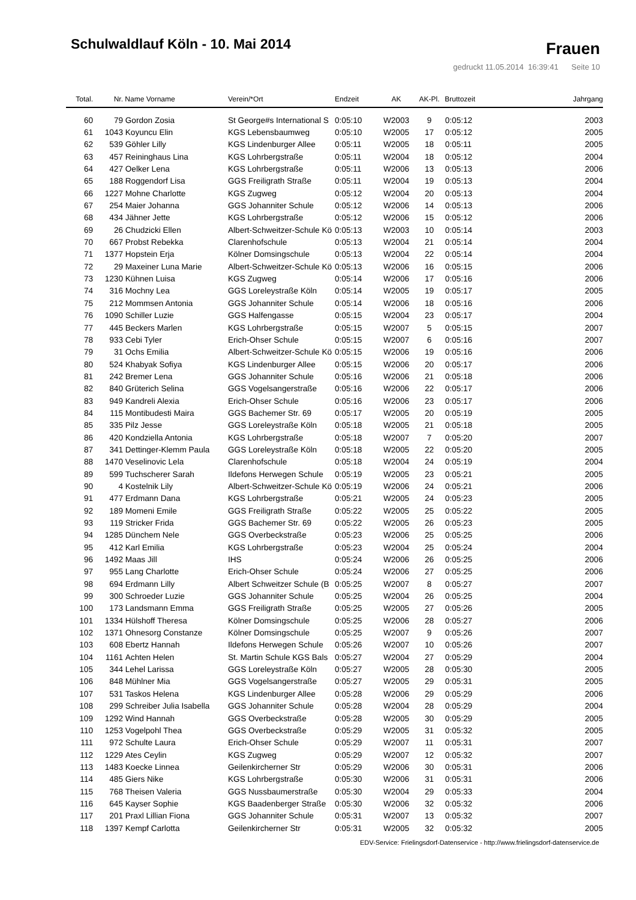Schulwaldlauf Köln - 10. Mai 2014
Frauen
gedruckt 11.05.2014 16:39:41 Seite 10
| Total. | Nr. | Name Vorname | Verein/*Ort | Endzeit | AK | AK-Pl. | Bruttozeit | Jahrgang |
| --- | --- | --- | --- | --- | --- | --- | --- | --- |
| 60 | 79 | Gordon Zosia | St George#s International S | 0:05:10 | W2003 | 9 | 0:05:12 | 2003 |
| 61 | 1043 | Koyuncu Elin | KGS Lebensbaumweg | 0:05:10 | W2005 | 17 | 0:05:12 | 2005 |
| 62 | 539 | Göhler Lilly | KGS Lindenburger Allee | 0:05:11 | W2005 | 18 | 0:05:11 | 2005 |
| 63 | 457 | Reininghaus Lina | KGS Lohrbergstraße | 0:05:11 | W2004 | 18 | 0:05:12 | 2004 |
| 64 | 427 | Oelker Lena | KGS Lohrbergstraße | 0:05:11 | W2006 | 13 | 0:05:13 | 2006 |
| 65 | 188 | Roggendorf Lisa | GGS Freiligrath Straße | 0:05:11 | W2004 | 19 | 0:05:13 | 2004 |
| 66 | 1227 | Mohne Charlotte | KGS Zugweg | 0:05:12 | W2004 | 20 | 0:05:13 | 2004 |
| 67 | 254 | Maier Johanna | GGS Johanniter Schule | 0:05:12 | W2006 | 14 | 0:05:13 | 2006 |
| 68 | 434 | Jähner Jette | KGS Lohrbergstraße | 0:05:12 | W2006 | 15 | 0:05:12 | 2006 |
| 69 | 26 | Chudzicki Ellen | Albert-Schweitzer-Schule Kö | 0:05:13 | W2003 | 10 | 0:05:14 | 2003 |
| 70 | 667 | Probst Rebekka | Clarenhofschule | 0:05:13 | W2004 | 21 | 0:05:14 | 2004 |
| 71 | 1377 | Hopstein Erja | Kölner Domsingschule | 0:05:13 | W2004 | 22 | 0:05:14 | 2004 |
| 72 | 29 | Maxeiner Luna Marie | Albert-Schweitzer-Schule Kö | 0:05:13 | W2006 | 16 | 0:05:15 | 2006 |
| 73 | 1230 | Kühnen Luisa | KGS Zugweg | 0:05:14 | W2006 | 17 | 0:05:16 | 2006 |
| 74 | 316 | Mochny Lea | GGS Loreleystraße Köln | 0:05:14 | W2005 | 19 | 0:05:17 | 2005 |
| 75 | 212 | Mommsen Antonia | GGS Johanniter Schule | 0:05:14 | W2006 | 18 | 0:05:16 | 2006 |
| 76 | 1090 | Schiller Luzie | GGS Halfengasse | 0:05:15 | W2004 | 23 | 0:05:17 | 2004 |
| 77 | 445 | Beckers Marlen | KGS Lohrbergstraße | 0:05:15 | W2007 | 5 | 0:05:15 | 2007 |
| 78 | 933 | Cebi Tyler | Erich-Ohser Schule | 0:05:15 | W2007 | 6 | 0:05:16 | 2007 |
| 79 | 31 | Ochs Emilia | Albert-Schweitzer-Schule Kö | 0:05:15 | W2006 | 19 | 0:05:16 | 2006 |
| 80 | 524 | Khabyak Sofiya | KGS Lindenburger Allee | 0:05:15 | W2006 | 20 | 0:05:17 | 2006 |
| 81 | 242 | Bremer Lena | GGS Johanniter Schule | 0:05:16 | W2006 | 21 | 0:05:18 | 2006 |
| 82 | 840 | Grüterich Selina | GGS Vogelsangerstraße | 0:05:16 | W2006 | 22 | 0:05:17 | 2006 |
| 83 | 949 | Kandreli Alexia | Erich-Ohser Schule | 0:05:16 | W2006 | 23 | 0:05:17 | 2006 |
| 84 | 115 | Montibudesti Maira | GGS Bachemer Str. 69 | 0:05:17 | W2005 | 20 | 0:05:19 | 2005 |
| 85 | 335 | Pilz Jesse | GGS Loreleystraße Köln | 0:05:18 | W2005 | 21 | 0:05:18 | 2005 |
| 86 | 420 | Kondziella Antonia | KGS Lohrbergstraße | 0:05:18 | W2007 | 7 | 0:05:20 | 2007 |
| 87 | 341 | Dettinger-Klemm Paula | GGS Loreleystraße Köln | 0:05:18 | W2005 | 22 | 0:05:20 | 2005 |
| 88 | 1470 | Veselinovic Lela | Clarenhofschule | 0:05:18 | W2004 | 24 | 0:05:19 | 2004 |
| 89 | 599 | Tuchscherer Sarah | Ildefons Herwegen Schule | 0:05:19 | W2005 | 23 | 0:05:21 | 2005 |
| 90 | 4 | Kostelnik Lily | Albert-Schweitzer-Schule Kö | 0:05:19 | W2006 | 24 | 0:05:21 | 2006 |
| 91 | 477 | Erdmann Dana | KGS Lohrbergstraße | 0:05:21 | W2005 | 24 | 0:05:23 | 2005 |
| 92 | 189 | Momeni Emile | GGS Freiligrath Straße | 0:05:22 | W2005 | 25 | 0:05:22 | 2005 |
| 93 | 119 | Stricker Frida | GGS Bachemer Str. 69 | 0:05:22 | W2005 | 26 | 0:05:23 | 2005 |
| 94 | 1285 | Dünchem Nele | GGS Overbeckstraße | 0:05:23 | W2006 | 25 | 0:05:25 | 2006 |
| 95 | 412 | Karl Emilia | KGS Lohrbergstraße | 0:05:23 | W2004 | 25 | 0:05:24 | 2004 |
| 96 | 1492 | Maas Jill | IHS | 0:05:24 | W2006 | 26 | 0:05:25 | 2006 |
| 97 | 955 | Lang Charlotte | Erich-Ohser Schule | 0:05:24 | W2006 | 27 | 0:05:25 | 2006 |
| 98 | 694 | Erdmann Lilly | Albert Schweitzer Schule (B | 0:05:25 | W2007 | 8 | 0:05:27 | 2007 |
| 99 | 300 | Schroeder Luzie | GGS Johanniter Schule | 0:05:25 | W2004 | 26 | 0:05:25 | 2004 |
| 100 | 173 | Landsmann Emma | GGS Freiligrath Straße | 0:05:25 | W2005 | 27 | 0:05:26 | 2005 |
| 101 | 1334 | Hülshoff Theresa | Kölner Domsingschule | 0:05:25 | W2006 | 28 | 0:05:27 | 2006 |
| 102 | 1371 | Ohnesorg Constanze | Kölner Domsingschule | 0:05:25 | W2007 | 9 | 0:05:26 | 2007 |
| 103 | 608 | Ebertz Hannah | Ildefons Herwegen Schule | 0:05:26 | W2007 | 10 | 0:05:26 | 2007 |
| 104 | 1161 | Achten Helen | St. Martin Schule KGS Bals | 0:05:27 | W2004 | 27 | 0:05:29 | 2004 |
| 105 | 344 | Lehel Larissa | GGS Loreleystraße Köln | 0:05:27 | W2005 | 28 | 0:05:30 | 2005 |
| 106 | 848 | Mühlner Mia | GGS Vogelsangerstraße | 0:05:27 | W2005 | 29 | 0:05:31 | 2005 |
| 107 | 531 | Taskos Helena | KGS Lindenburger Allee | 0:05:28 | W2006 | 29 | 0:05:29 | 2006 |
| 108 | 299 | Schreiber Julia Isabella | GGS Johanniter Schule | 0:05:28 | W2004 | 28 | 0:05:29 | 2004 |
| 109 | 1292 | Wind Hannah | GGS Overbeckstraße | 0:05:28 | W2005 | 30 | 0:05:29 | 2005 |
| 110 | 1253 | Vogelpohl Thea | GGS Overbeckstraße | 0:05:29 | W2005 | 31 | 0:05:32 | 2005 |
| 111 | 972 | Schulte Laura | Erich-Ohser Schule | 0:05:29 | W2007 | 11 | 0:05:31 | 2007 |
| 112 | 1229 | Ates Ceylin | KGS Zugweg | 0:05:29 | W2007 | 12 | 0:05:32 | 2007 |
| 113 | 1483 | Koecke Linnea | Geilenkircherner Str | 0:05:29 | W2006 | 30 | 0:05:31 | 2006 |
| 114 | 485 | Giers Nike | KGS Lohrbergstraße | 0:05:30 | W2006 | 31 | 0:05:31 | 2006 |
| 115 | 768 | Theisen Valeria | GGS Nussbaumerstraße | 0:05:30 | W2004 | 29 | 0:05:33 | 2004 |
| 116 | 645 | Kayser Sophie | KGS Baadenberger Straße | 0:05:30 | W2006 | 32 | 0:05:32 | 2006 |
| 117 | 201 | Praxl Lillian Fiona | GGS Johanniter Schule | 0:05:31 | W2007 | 13 | 0:05:32 | 2007 |
| 118 | 1397 | Kempf Carlotta | Geilenkircherner Str | 0:05:31 | W2005 | 32 | 0:05:32 | 2005 |
EDV-Service: Frielingsdorf-Datenservice - http://www.frielingsdorf-datenservice.de